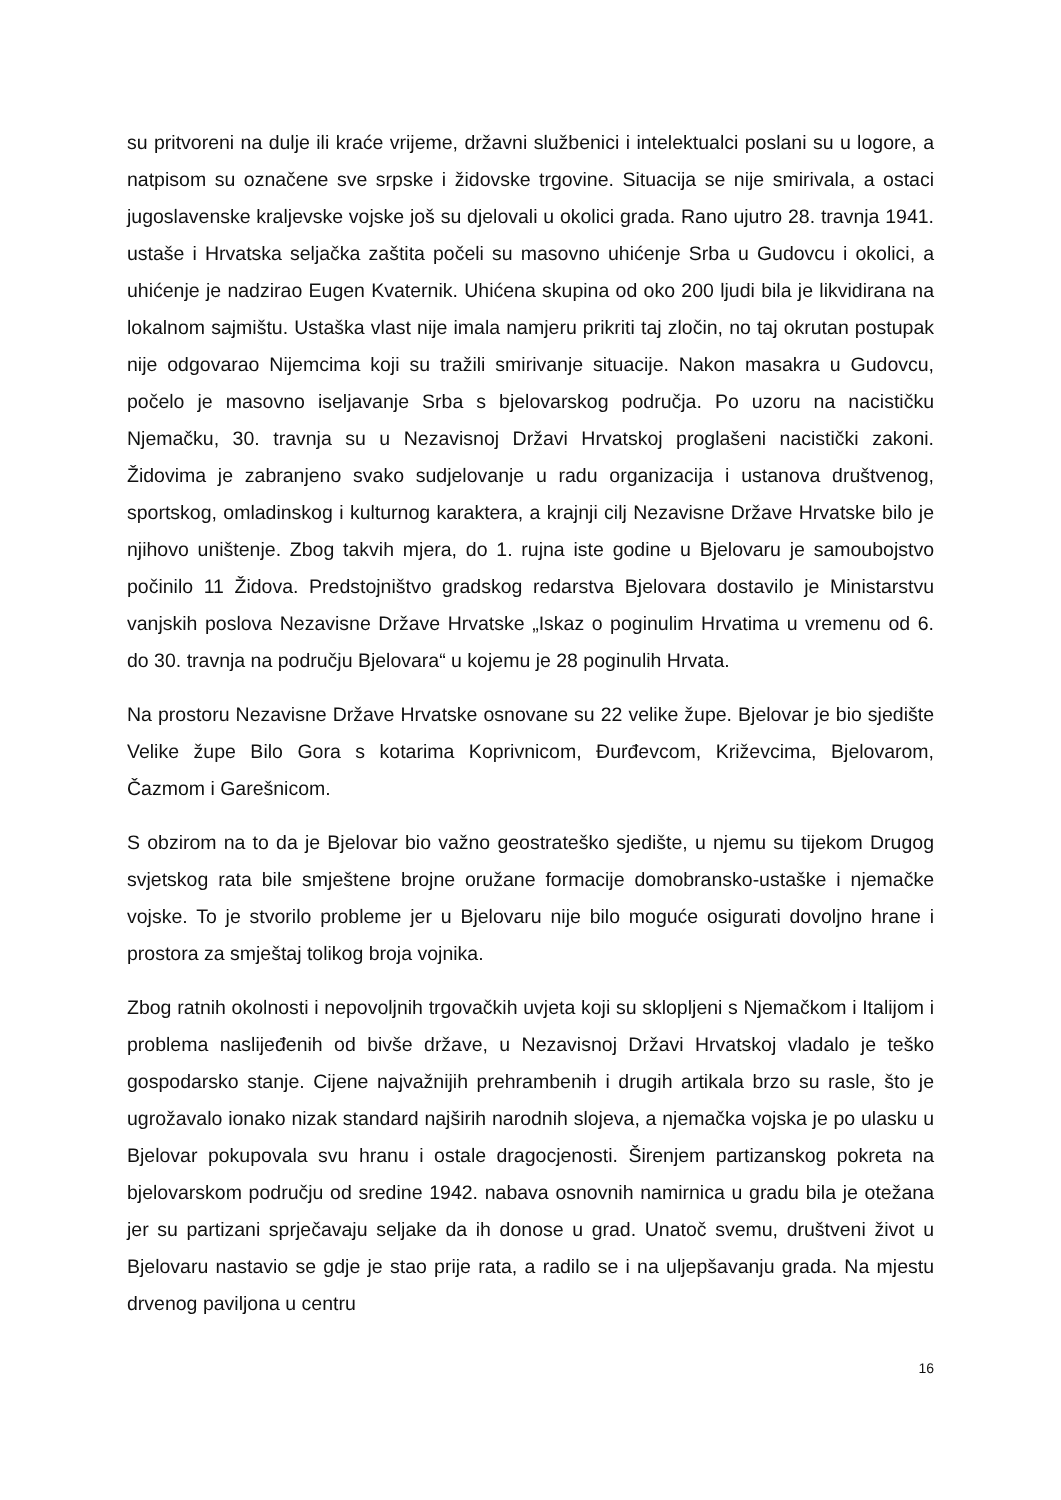su pritvoreni na dulje ili kraće vrijeme, državni službenici i intelektualci poslani su u logore, a natpisom su označene sve srpske i židovske trgovine. Situacija se nije smirivala, a ostaci jugoslavenske kraljevske vojske još su djelovali u okolici grada. Rano ujutro 28. travnja 1941. ustaše i Hrvatska seljačka zaštita počeli su masovno uhićenje Srba u Gudovcu i okolici, a uhićenje je nadzirao Eugen Kvaternik. Uhićena skupina od oko 200 ljudi bila je likvidirana na lokalnom sajmištu. Ustaška vlast nije imala namjeru prikriti taj zločin, no taj okrutan postupak nije odgovarao Nijemcima koji su tražili smirivanje situacije. Nakon masakra u Gudovcu, počelo je masovno iseljavanje Srba s bjelovarskog područja. Po uzoru na nacističku Njemačku, 30. travnja su u Nezavisnoj Državi Hrvatskoj proglašeni nacistički zakoni. Židovima je zabranjeno svako sudjelovanje u radu organizacija i ustanova društvenog, sportskog, omladinskog i kulturnog karaktera, a krajnji cilj Nezavisne Države Hrvatske bilo je njihovo uništenje. Zbog takvih mjera, do 1. rujna iste godine u Bjelovaru je samoubojstvo počinilo 11 Židova. Predstojništvo gradskog redarstva Bjelovara dostavilo je Ministarstvu vanjskih poslova Nezavisne Države Hrvatske „Iskaz o poginulim Hrvatima u vremenu od 6. do 30. travnja na području Bjelovara“ u kojemu je 28 poginulih Hrvata.
Na prostoru Nezavisne Države Hrvatske osnovane su 22 velike župe. Bjelovar je bio sjedište Velike župe Bilo Gora s kotarima Koprivnicom, Đurđevcom, Križevcima, Bjelovarom, Čazmom i Garešnicom.
S obzirom na to da je Bjelovar bio važno geostrateško sjedište, u njemu su tijekom Drugog svjetskog rata bile smještene brojne oružane formacije domobransko-ustaške i njemačke vojske. To je stvorilo probleme jer u Bjelovaru nije bilo moguće osigurati dovoljno hrane i prostora za smještaj tolikog broja vojnika.
Zbog ratnih okolnosti i nepovoljnih trgovačkih uvjeta koji su sklopljeni s Njemačkom i Italijom i problema naslijeđenih od bivše države, u Nezavisnoj Državi Hrvatskoj vladalo je teško gospodarsko stanje. Cijene najvažnijih prehrambenih i drugih artikala brzo su rasle, što je ugrožavalo ionako nizak standard najširih narodnih slojeva, a njemačka vojska je po ulasku u Bjelovar pokupovala svu hranu i ostale dragocjenosti. Širenjem partizanskog pokreta na bjelovarskom području od sredine 1942. nabava osnovnih namirnica u gradu bila je otežana jer su partizani sprječavaju seljake da ih donose u grad. Unatoč svemu, društveni život u Bjelovaru nastavio se gdje je stao prije rata, a radilo se i na uljepšavanju grada. Na mjestu drvenog paviljona u centru
16